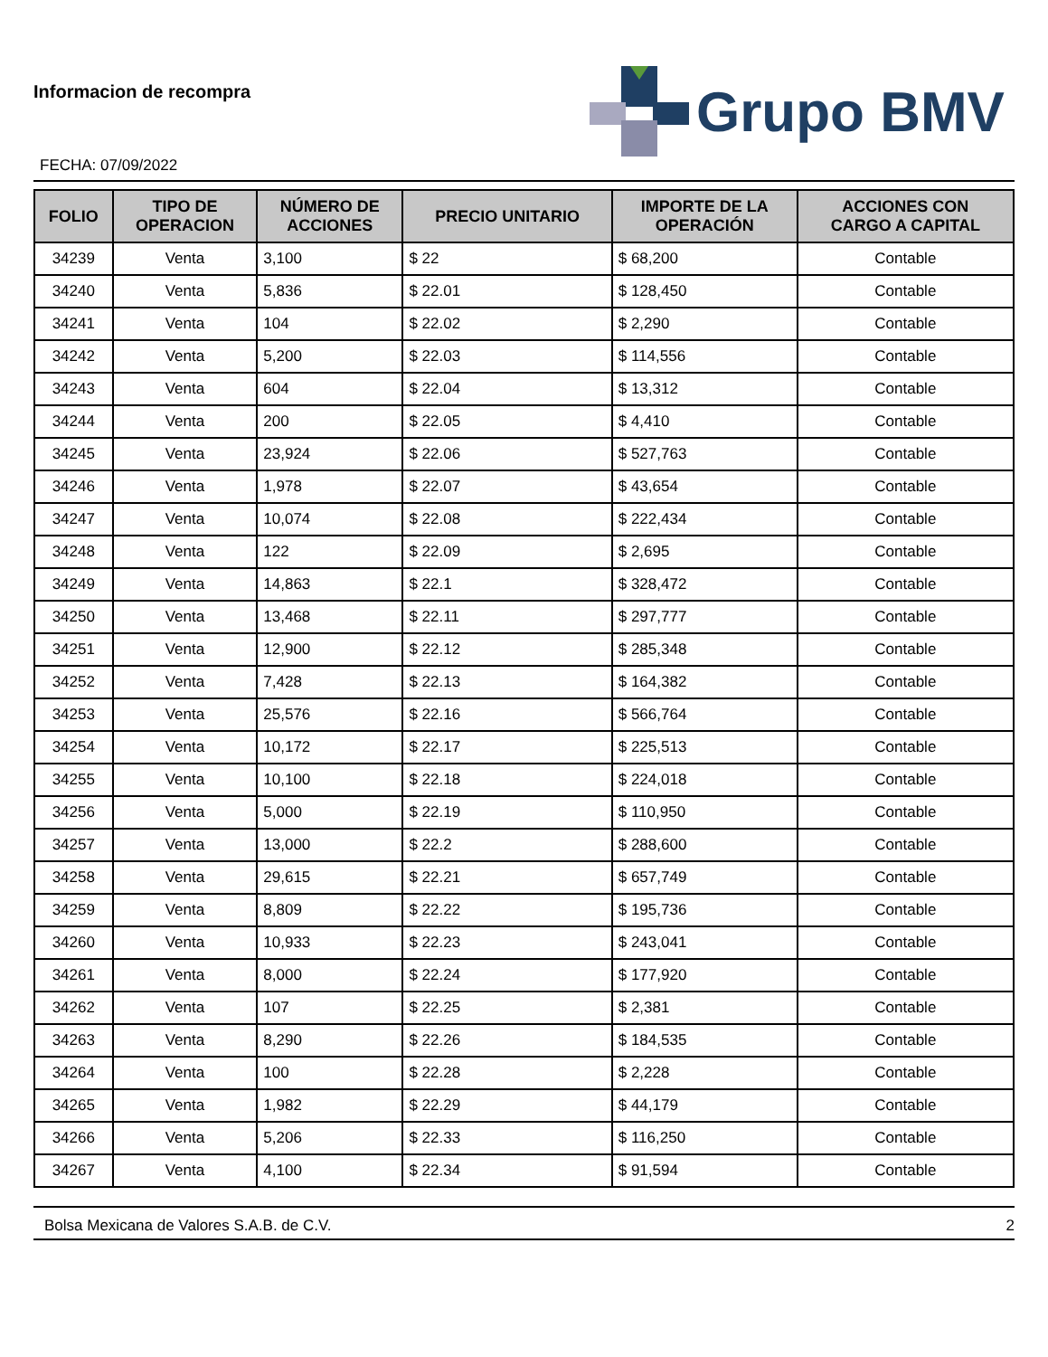Informacion de recompra
FECHA: 07/09/2022
Grupo BMV
| FOLIO | TIPO DE OPERACION | NÚMERO DE ACCIONES | PRECIO UNITARIO | IMPORTE DE LA OPERACIÓN | ACCIONES CON CARGO A CAPITAL |
| --- | --- | --- | --- | --- | --- |
| 34239 | Venta | 3,100 | $ 22 | $ 68,200 | Contable |
| 34240 | Venta | 5,836 | $ 22.01 | $ 128,450 | Contable |
| 34241 | Venta | 104 | $ 22.02 | $ 2,290 | Contable |
| 34242 | Venta | 5,200 | $ 22.03 | $ 114,556 | Contable |
| 34243 | Venta | 604 | $ 22.04 | $ 13,312 | Contable |
| 34244 | Venta | 200 | $ 22.05 | $ 4,410 | Contable |
| 34245 | Venta | 23,924 | $ 22.06 | $ 527,763 | Contable |
| 34246 | Venta | 1,978 | $ 22.07 | $ 43,654 | Contable |
| 34247 | Venta | 10,074 | $ 22.08 | $ 222,434 | Contable |
| 34248 | Venta | 122 | $ 22.09 | $ 2,695 | Contable |
| 34249 | Venta | 14,863 | $ 22.1 | $ 328,472 | Contable |
| 34250 | Venta | 13,468 | $ 22.11 | $ 297,777 | Contable |
| 34251 | Venta | 12,900 | $ 22.12 | $ 285,348 | Contable |
| 34252 | Venta | 7,428 | $ 22.13 | $ 164,382 | Contable |
| 34253 | Venta | 25,576 | $ 22.16 | $ 566,764 | Contable |
| 34254 | Venta | 10,172 | $ 22.17 | $ 225,513 | Contable |
| 34255 | Venta | 10,100 | $ 22.18 | $ 224,018 | Contable |
| 34256 | Venta | 5,000 | $ 22.19 | $ 110,950 | Contable |
| 34257 | Venta | 13,000 | $ 22.2 | $ 288,600 | Contable |
| 34258 | Venta | 29,615 | $ 22.21 | $ 657,749 | Contable |
| 34259 | Venta | 8,809 | $ 22.22 | $ 195,736 | Contable |
| 34260 | Venta | 10,933 | $ 22.23 | $ 243,041 | Contable |
| 34261 | Venta | 8,000 | $ 22.24 | $ 177,920 | Contable |
| 34262 | Venta | 107 | $ 22.25 | $ 2,381 | Contable |
| 34263 | Venta | 8,290 | $ 22.26 | $ 184,535 | Contable |
| 34264 | Venta | 100 | $ 22.28 | $ 2,228 | Contable |
| 34265 | Venta | 1,982 | $ 22.29 | $ 44,179 | Contable |
| 34266 | Venta | 5,206 | $ 22.33 | $ 116,250 | Contable |
| 34267 | Venta | 4,100 | $ 22.34 | $ 91,594 | Contable |
Bolsa Mexicana de Valores S.A.B. de C.V. 2